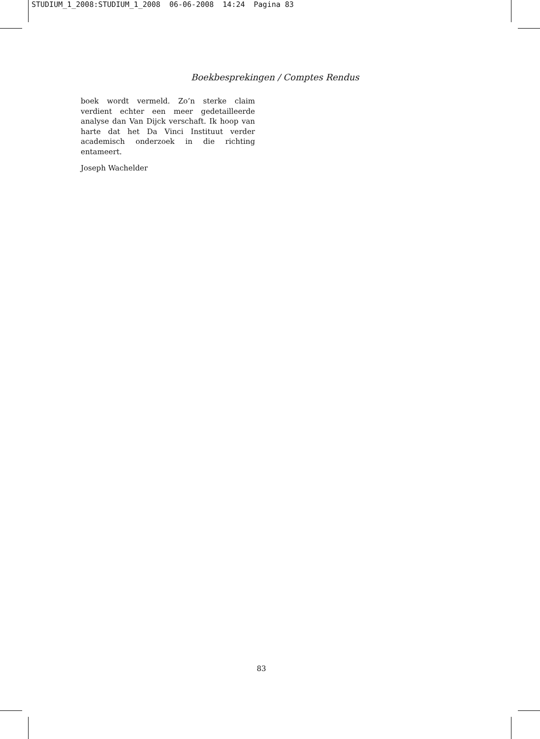STUDIUM_1_2008:STUDIUM_1_2008 06-06-2008 14:24 Pagina 83
Boekbesprekingen / Comptes Rendus
boek wordt vermeld. Zo’n sterke claim verdient echter een meer gedetailleerde analyse dan Van Dijck verschaft. Ik hoop van harte dat het Da Vinci Instituut verder academisch onderzoek in die richting entameert.
Joseph Wachelder
83